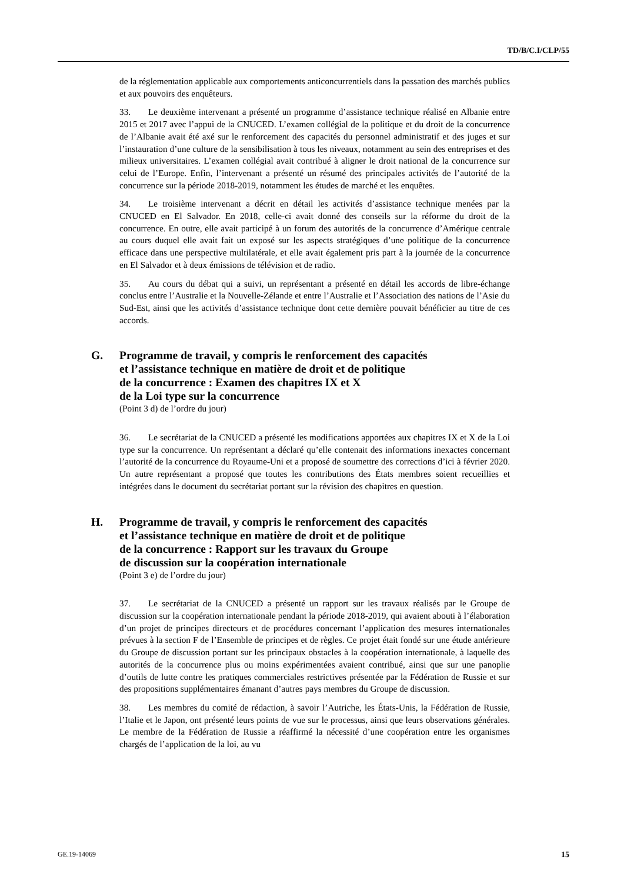TD/B/C.I/CLP/55
de la réglementation applicable aux comportements anticoncurrentiels dans la passation des marchés publics et aux pouvoirs des enquêteurs.
33. Le deuxième intervenant a présenté un programme d’assistance technique réalisé en Albanie entre 2015 et 2017 avec l’appui de la CNUCED. L’examen collégial de la politique et du droit de la concurrence de l’Albanie avait été axé sur le renforcement des capacités du personnel administratif et des juges et sur l’instauration d’une culture de la sensibilisation à tous les niveaux, notamment au sein des entreprises et des milieux universitaires. L’examen collégial avait contribué à aligner le droit national de la concurrence sur celui de l’Europe. Enfin, l’intervenant a présenté un résumé des principales activités de l’autorité de la concurrence sur la période 2018-2019, notamment les études de marché et les enquêtes.
34. Le troisième intervenant a décrit en détail les activités d’assistance technique menées par la CNUCED en El Salvador. En 2018, celle-ci avait donné des conseils sur la réforme du droit de la concurrence. En outre, elle avait participé à un forum des autorités de la concurrence d’Amérique centrale au cours duquel elle avait fait un exposé sur les aspects stratégiques d’une politique de la concurrence efficace dans une perspective multilatérale, et elle avait également pris part à la journée de la concurrence en El Salvador et à deux émissions de télévision et de radio.
35. Au cours du débat qui a suivi, un représentant a présenté en détail les accords de libre-échange conclus entre l’Australie et la Nouvelle-Zélande et entre l’Australie et l’Association des nations de l’Asie du Sud-Est, ainsi que les activités d’assistance technique dont cette dernière pouvait bénéficier au titre de ces accords.
G. Programme de travail, y compris le renforcement des capacités
et l’assistance technique en matière de droit et de politique
de la concurrence : Examen des chapitres IX et X
de la Loi type sur la concurrence
(Point 3 d) de l’ordre du jour)
36. Le secrétariat de la CNUCED a présenté les modifications apportées aux chapitres IX et X de la Loi type sur la concurrence. Un représentant a déclaré qu’elle contenait des informations inexactes concernant l’autorité de la concurrence du Royaume-Uni et a proposé de soumettre des corrections d’ici à février 2020. Un autre représentant a proposé que toutes les contributions des États membres soient recueillies et intégrées dans le document du secrétariat portant sur la révision des chapitres en question.
H. Programme de travail, y compris le renforcement des capacités
et l’assistance technique en matière de droit et de politique
de la concurrence : Rapport sur les travaux du Groupe
de discussion sur la coopération internationale
(Point 3 e) de l’ordre du jour)
37. Le secrétariat de la CNUCED a présenté un rapport sur les travaux réalisés par le Groupe de discussion sur la coopération internationale pendant la période 2018-2019, qui avaient abouti à l’élaboration d’un projet de principes directeurs et de procédures concernant l’application des mesures internationales prévues à la section F de l’Ensemble de principes et de règles. Ce projet était fondé sur une étude antérieure du Groupe de discussion portant sur les principaux obstacles à la coopération internationale, à laquelle des autorités de la concurrence plus ou moins expérimentées avaient contribué, ainsi que sur une panoplie d’outils de lutte contre les pratiques commerciales restrictives présentée par la Fédération de Russie et sur des propositions supplémentaires émanant d’autres pays membres du Groupe de discussion.
38. Les membres du comité de rédaction, à savoir l’Autriche, les États-Unis, la Fédération de Russie, l’Italie et le Japon, ont présenté leurs points de vue sur le processus, ainsi que leurs observations générales. Le membre de la Fédération de Russie a réaffirmé la nécessité d’une coopération entre les organismes chargés de l’application de la loi, au vu
GE.19-14069 15